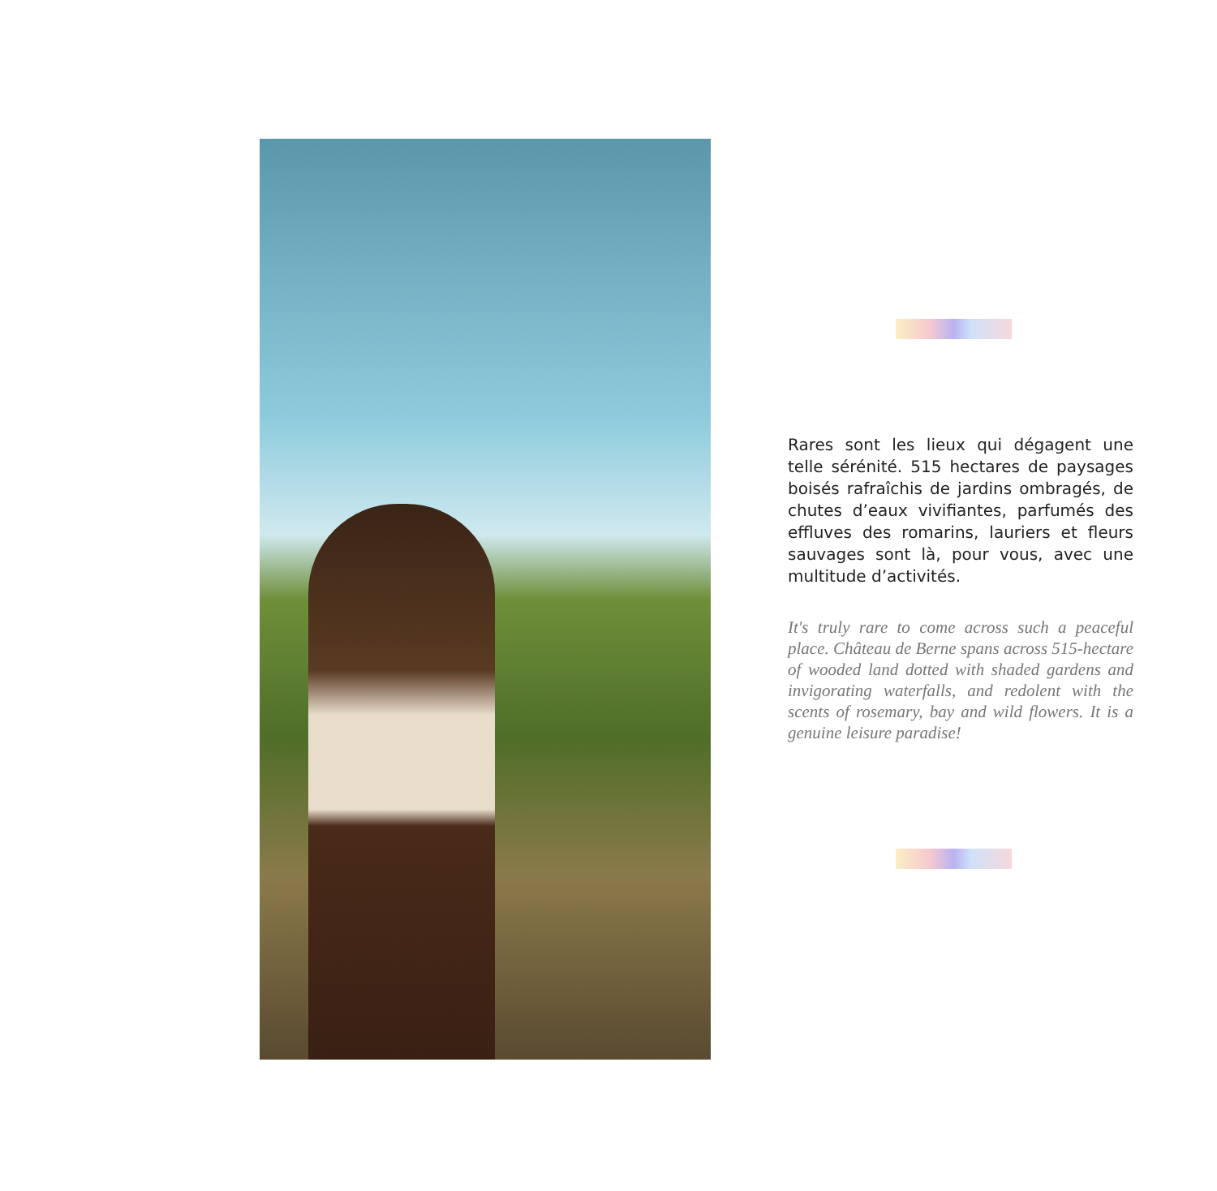Rares sont les lieux qui dégagent une telle sérénité. 515 hectares de paysages boisés rafraîchis de jardins ombragés, de chutes d’eaux vivifiantes, parfumés des effluves des romarins, lauriers et fleurs sauvages sont là, pour vous, avec une multitude d’activités.
It's truly rare to come across such a peaceful place. Château de Berne spans across 515-hectare of wooded land dotted with shaded gardens and invigorating waterfalls, and redolent with the scents of rosemary, bay and wild flowers. It is a genuine leisure paradise!